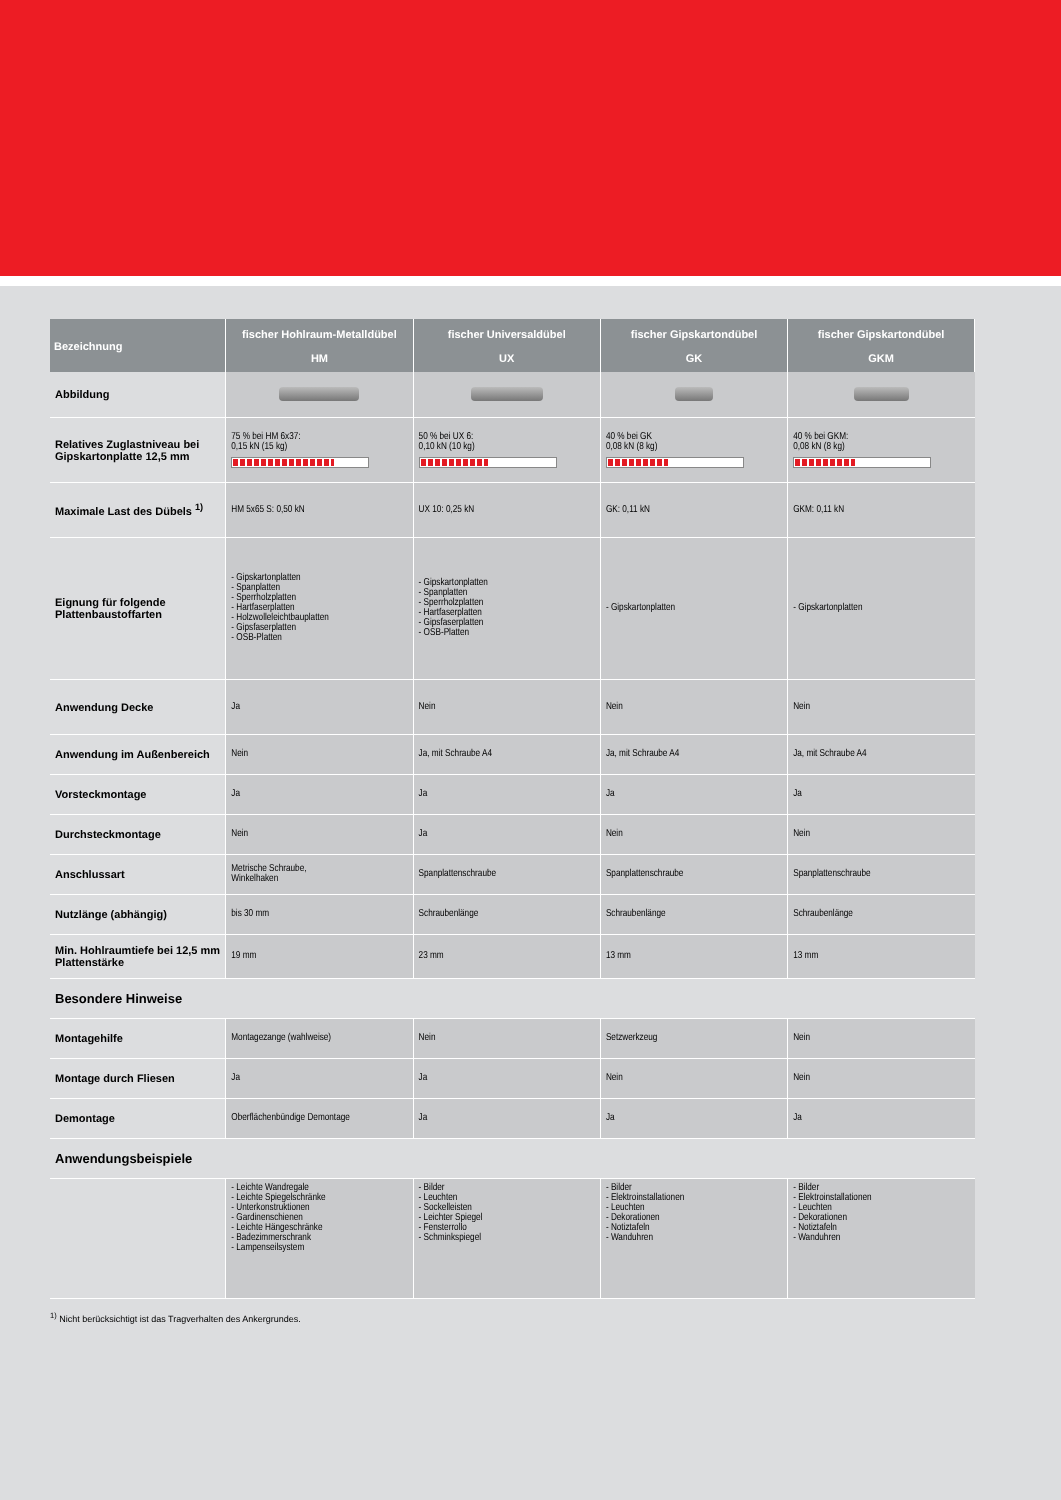| Bezeichnung | fischer Hohlraum-Metalldübel HM | fischer Universaldübel UX | fischer Gipskartondübel GK | fischer Gipskartondübel GKM |
| --- | --- | --- | --- | --- |
| Abbildung | | | | |
| Relatives Zuglastniveau bei Gipskartonplatte 12,5 mm | 75 % bei HM 6x37: 0,15 kN (15 kg) | 50 % bei UX 6: 0,10 kN (10 kg) | 40 % bei GK 0,08 kN (8 kg) | 40 % bei GKM: 0,08 kN (8 kg) |
| Maximale Last des Dübels <sup>1)</sup> | HM 5x65 S: 0,50 kN | UX 10: 0,25 kN | GK: 0,11 kN | GKM: 0,11 kN |
| Eignung für folgende Plattenbaustoffarten | - Gipskartonplatten - Spanplatten - Sperrholzplatten - Hartfaserplatten - Holzwolleleichtbauplatten - Gipsfaserplatten - OSB-Platten | - Gipskartonplatten - Spanplatten - Sperrholzplatten - Hartfaserplatten - Gipsfaserplatten - OSB-Platten | - Gipskartonplatten | - Gipskartonplatten |
| Anwendung Decke | Ja | Nein | Nein | Nein |
| Anwendung im Außenbereich | Nein | Ja, mit Schraube A4 | Ja, mit Schraube A4 | Ja, mit Schraube A4 |
| Vorsteckmontage | Ja | Ja | Ja | Ja |
| Durchsteckmontage | Nein | Ja | Nein | Nein |
| Anschlussart | Metrische Schraube, Winkelhaken | Spanplattenschraube | Spanplattenschraube | Spanplattenschraube |
| Nutzlänge (abhängig) | bis 30 mm | Schraubenlänge | Schraubenlänge | Schraubenlänge |
| Min. Hohlraumtiefe bei 12,5 mm Plattenstärke | 19 mm | 23 mm | 13 mm | 13 mm |
| Besondere Hinweise | | | | |
| Montagehilfe | Montagezange (wahlweise) | Nein | Setzwerkzeug | Nein |
| Montage durch Fliesen | Ja | Ja | Nein | Nein |
| Demontage | Oberflächenbündige Demontage | Ja | Ja | Ja |
| Anwendungsbeispiele | | | | |
| | - Leichte Wandregale - Leichte Spiegelschränke - Unterkonstruktionen - Gardinenschienen - Leichte Hängeschränke - Badezimmerschrank - Lampenseilsystem | - Bilder - Leuchten - Sockelleisten - Leichter Spiegel - Fensterrollo - Schminkspiegel | - Bilder - Elektroinstallationen - Leuchten - Dekorationen - Notiztafeln - Wanduhren | - Bilder - Elektroinstallationen - Leuchten - Dekorationen - Notiztafeln - Wanduhren |
<sup>1)</sup> Nicht berücksichtigt ist das Tragverhalten des Ankergrundes.